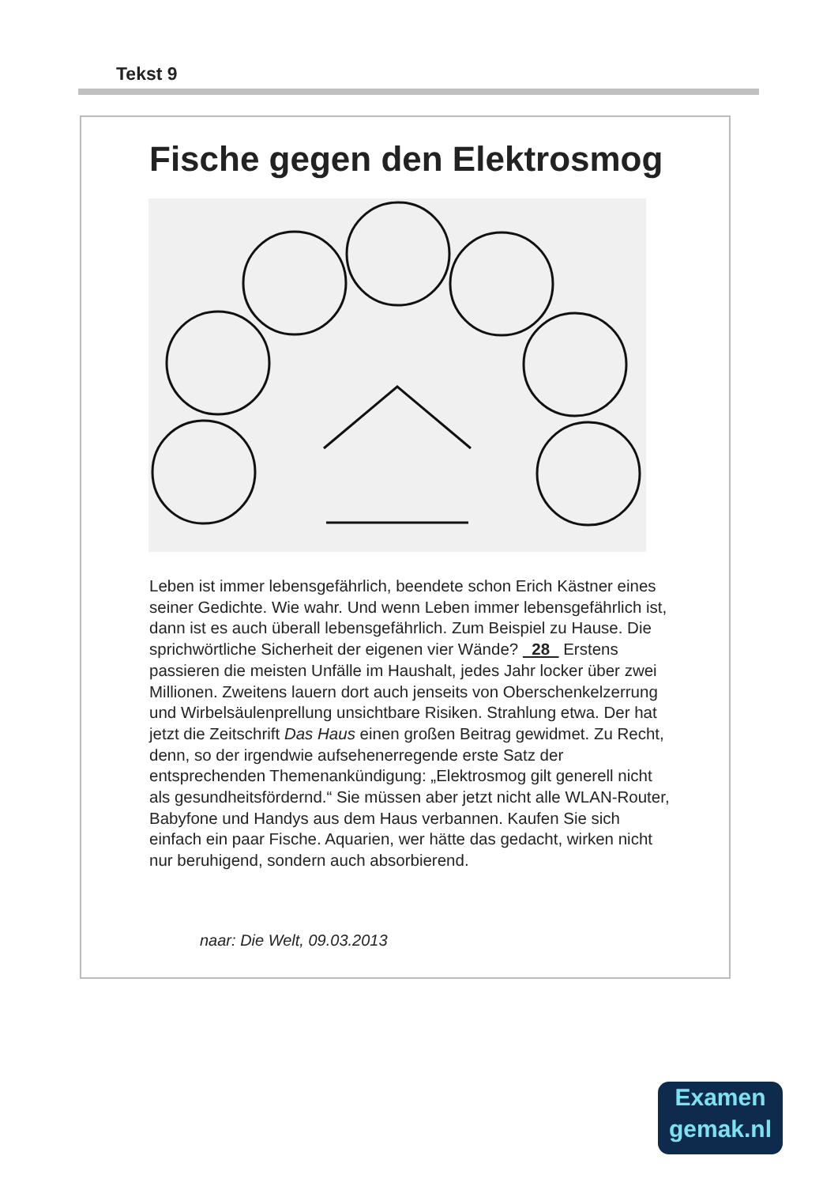Tekst 9
Fische gegen den Elektrosmog
Leben ist immer lebensgefährlich, beendete schon Erich Kästner eines seiner Gedichte. Wie wahr. Und wenn Leben immer lebensgefährlich ist, dann ist es auch überall lebensgefährlich. Zum Beispiel zu Hause. Die sprichwörtliche Sicherheit der eigenen vier Wände? 28 Erstens passieren die meisten Unfälle im Haushalt, jedes Jahr locker über zwei Millionen. Zweitens lauern dort auch jenseits von Oberschenkelzerrung und Wirbelsäulenprellung unsichtbare Risiken. Strahlung etwa. Der hat jetzt die Zeitschrift Das Haus einen großen Beitrag gewidmet. Zu Recht, denn, so der irgendwie aufsehenerregende erste Satz der entsprechenden Themenankündigung: „Elektrosmog gilt generell nicht als gesundheitsfördernd.“ Sie müssen aber jetzt nicht alle WLAN-Router, Babyfone und Handys aus dem Haus verbannen. Kaufen Sie sich einfach ein paar Fische. Aquarien, wer hätte das gedacht, wirken nicht nur beruhigend, sondern auch absorbierend.
naar: Die Welt, 09.03.2013
Examen
gemak.nl